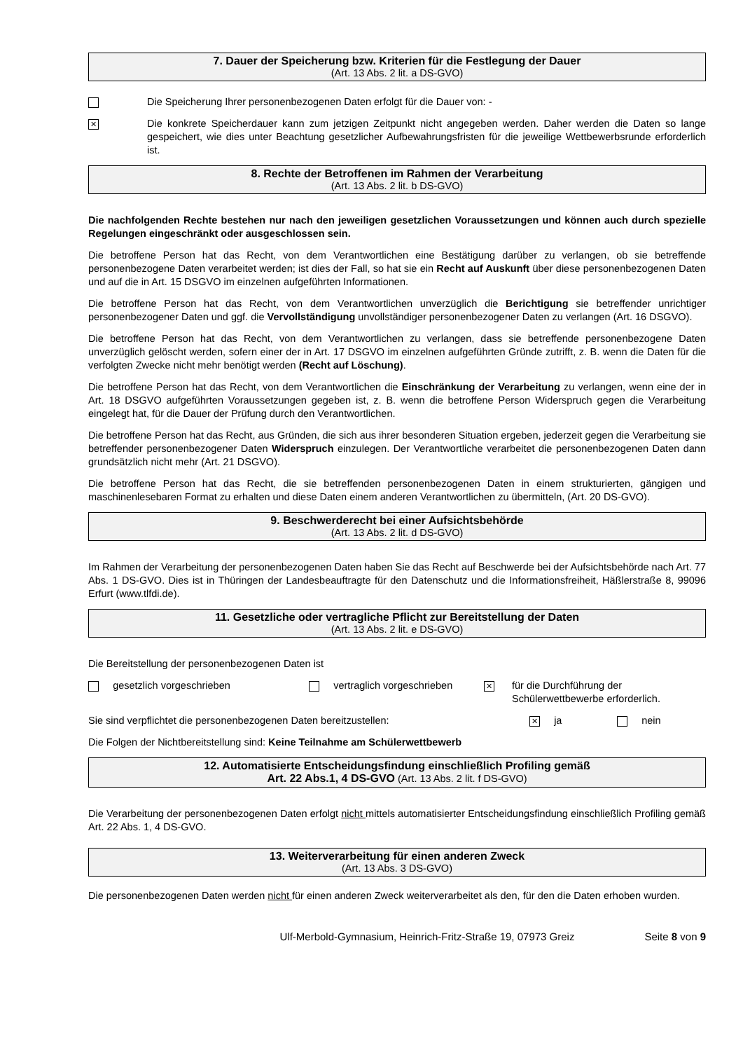7. Dauer der Speicherung bzw. Kriterien für die Festlegung der Dauer
(Art. 13 Abs. 2 lit. a DS-GVO)
Die Speicherung Ihrer personenbezogenen Daten erfolgt für die Dauer von: -
✕
Die konkrete Speicherdauer kann zum jetzigen Zeitpunkt nicht angegeben werden. Daher werden die Daten so lange gespeichert, wie dies unter Beachtung gesetzlicher Aufbewahrungsfristen für die jeweilige Wettbewerbsrunde erforderlich ist.
8. Rechte der Betroffenen im Rahmen der Verarbeitung
(Art. 13 Abs. 2 lit. b DS-GVO)
Die nachfolgenden Rechte bestehen nur nach den jeweiligen gesetzlichen Voraussetzungen und können auch durch spezielle Regelungen eingeschränkt oder ausgeschlossen sein.
Die betroffene Person hat das Recht, von dem Verantwortlichen eine Bestätigung darüber zu verlangen, ob sie betreffende personenbezogene Daten verarbeitet werden; ist dies der Fall, so hat sie ein Recht auf Auskunft über diese personenbezogenen Daten und auf die in Art. 15 DSGVO im einzelnen aufgeführten Informationen.
Die betroffene Person hat das Recht, von dem Verantwortlichen unverzüglich die Berichtigung sie betreffender unrichtiger personenbezogener Daten und ggf. die Vervollständigung unvollständiger personenbezogener Daten zu verlangen (Art. 16 DSGVO).
Die betroffene Person hat das Recht, von dem Verantwortlichen zu verlangen, dass sie betreffende personenbezogene Daten unverzüglich gelöscht werden, sofern einer der in Art. 17 DSGVO im einzelnen aufgeführten Gründe zutrifft, z. B. wenn die Daten für die verfolgten Zwecke nicht mehr benötigt werden (Recht auf Löschung).
Die betroffene Person hat das Recht, von dem Verantwortlichen die Einschränkung der Verarbeitung zu verlangen, wenn eine der in Art. 18 DSGVO aufgeführten Voraussetzungen gegeben ist, z. B. wenn die betroffene Person Widerspruch gegen die Verarbeitung eingelegt hat, für die Dauer der Prüfung durch den Verantwortlichen.
Die betroffene Person hat das Recht, aus Gründen, die sich aus ihrer besonderen Situation ergeben, jederzeit gegen die Verarbeitung sie betreffender personenbezogener Daten Widerspruch einzulegen. Der Verantwortliche verarbeitet die personenbezogenen Daten dann grundsätzlich nicht mehr (Art. 21 DSGVO).
Die betroffene Person hat das Recht, die sie betreffenden personenbezogenen Daten in einem strukturierten, gängigen und maschinenlesebaren Format zu erhalten und diese Daten einem anderen Verantwortlichen zu übermitteln, (Art. 20 DS-GVO).
9. Beschwerderecht bei einer Aufsichtsbehörde
(Art. 13 Abs. 2 lit. d DS-GVO)
Im Rahmen der Verarbeitung der personenbezogenen Daten haben Sie das Recht auf Beschwerde bei der Aufsichtsbehörde nach Art. 77 Abs. 1 DS-GVO. Dies ist in Thüringen der Landesbeauftragte für den Datenschutz und die Informationsfreiheit, Häßlerstraße 8, 99096 Erfurt (www.tlfdi.de).
11. Gesetzliche oder vertragliche Pflicht zur Bereitstellung der Daten
(Art. 13 Abs. 2 lit. e DS-GVO)
Die Bereitstellung der personenbezogenen Daten ist
gesetzlich vorgeschrieben vertraglich vorgeschrieben
✕
für die Durchführung der
Schülerwettbewerbe erforderlich.
Sie sind verpflichtet die personenbezogenen Daten bereitzustellen:
✕ ja nein
Die Folgen der Nichtbereitstellung sind: Keine Teilnahme am Schülerwettbewerb
12. Automatisierte Entscheidungsfindung einschließlich Profiling gemäß
Art. 22 Abs.1, 4 DS-GVO (Art. 13 Abs. 2 lit. f DS-GVO)
Die Verarbeitung der personenbezogenen Daten erfolgt nicht mittels automatisierter Entscheidungsfindung einschließlich Profiling gemäß Art. 22 Abs. 1, 4 DS-GVO.
13. Weiterverarbeitung für einen anderen Zweck
(Art. 13 Abs. 3 DS-GVO)
Die personenbezogenen Daten werden nicht für einen anderen Zweck weiterverarbeitet als den, für den die Daten erhoben wurden.
Ulf-Merbold-Gymnasium, Heinrich-Fritz-Straße 19, 07973 Greiz Seite 8 von 9